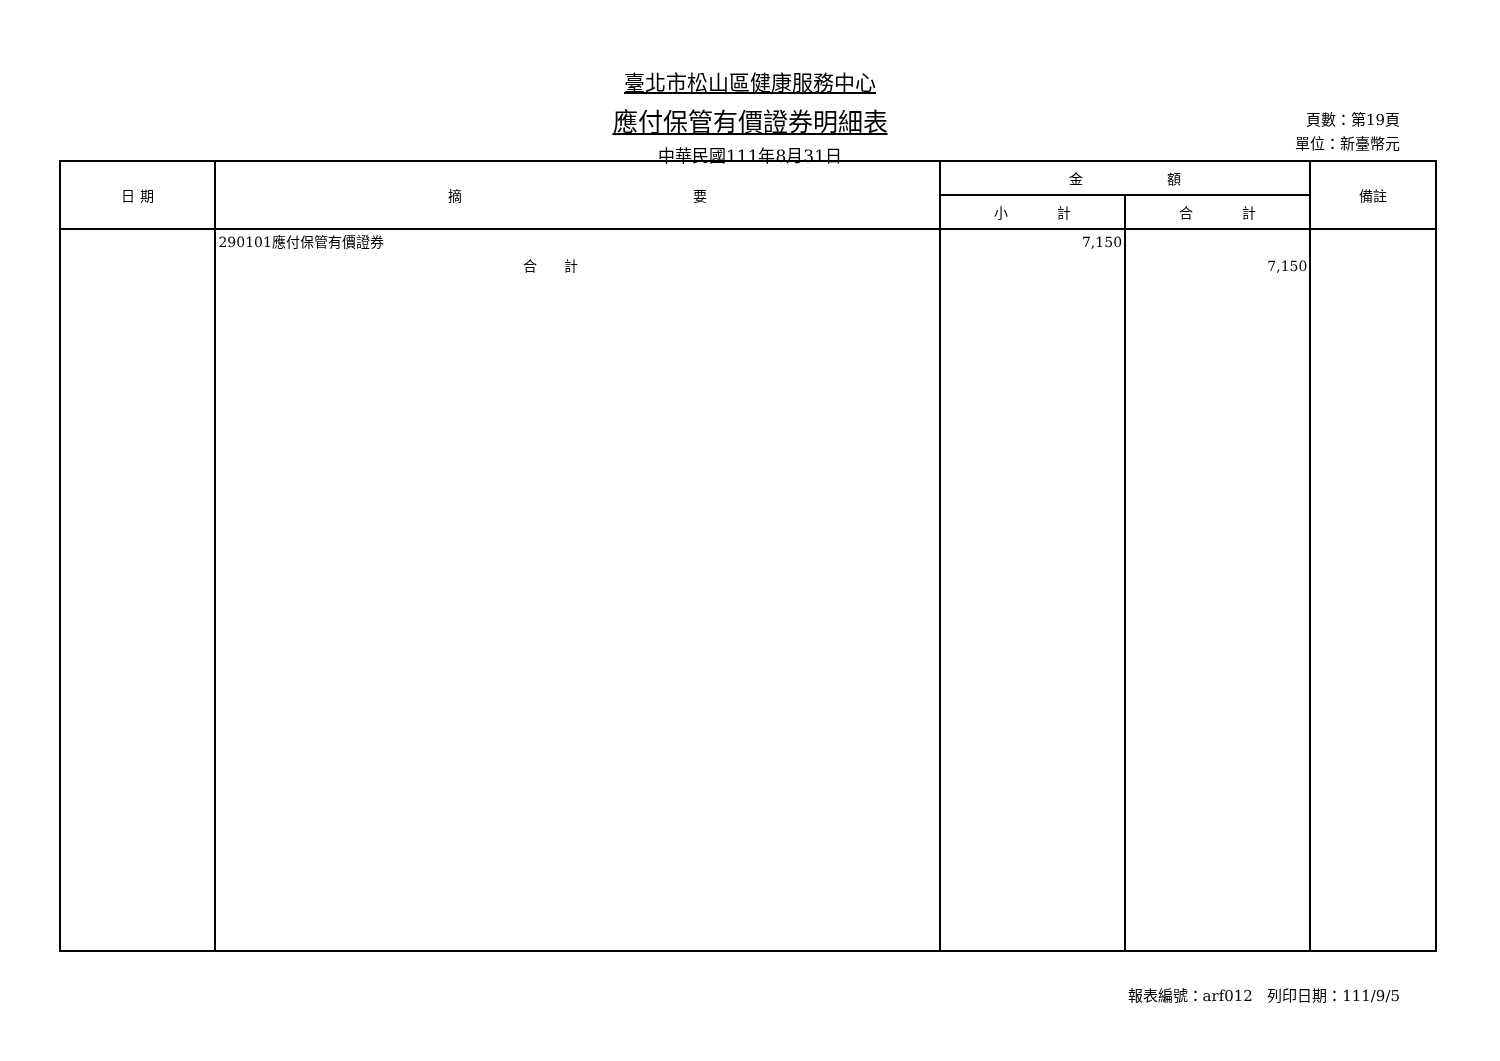臺北市松山區健康服務中心
應付保管有價證券明細表
中華民國111年8月31日
頁數：第19頁
單位：新臺幣元
| 日 期 | 摘 要 | 金 額 | | 備註 |
| --- | --- | --- | --- | --- |
| | | 小 計 | 合 計 | |
| | 290101應付保管有價證券 合 計 | 7,150 | 7,150 | |
報表編號：arf012 列印日期：111/9/5